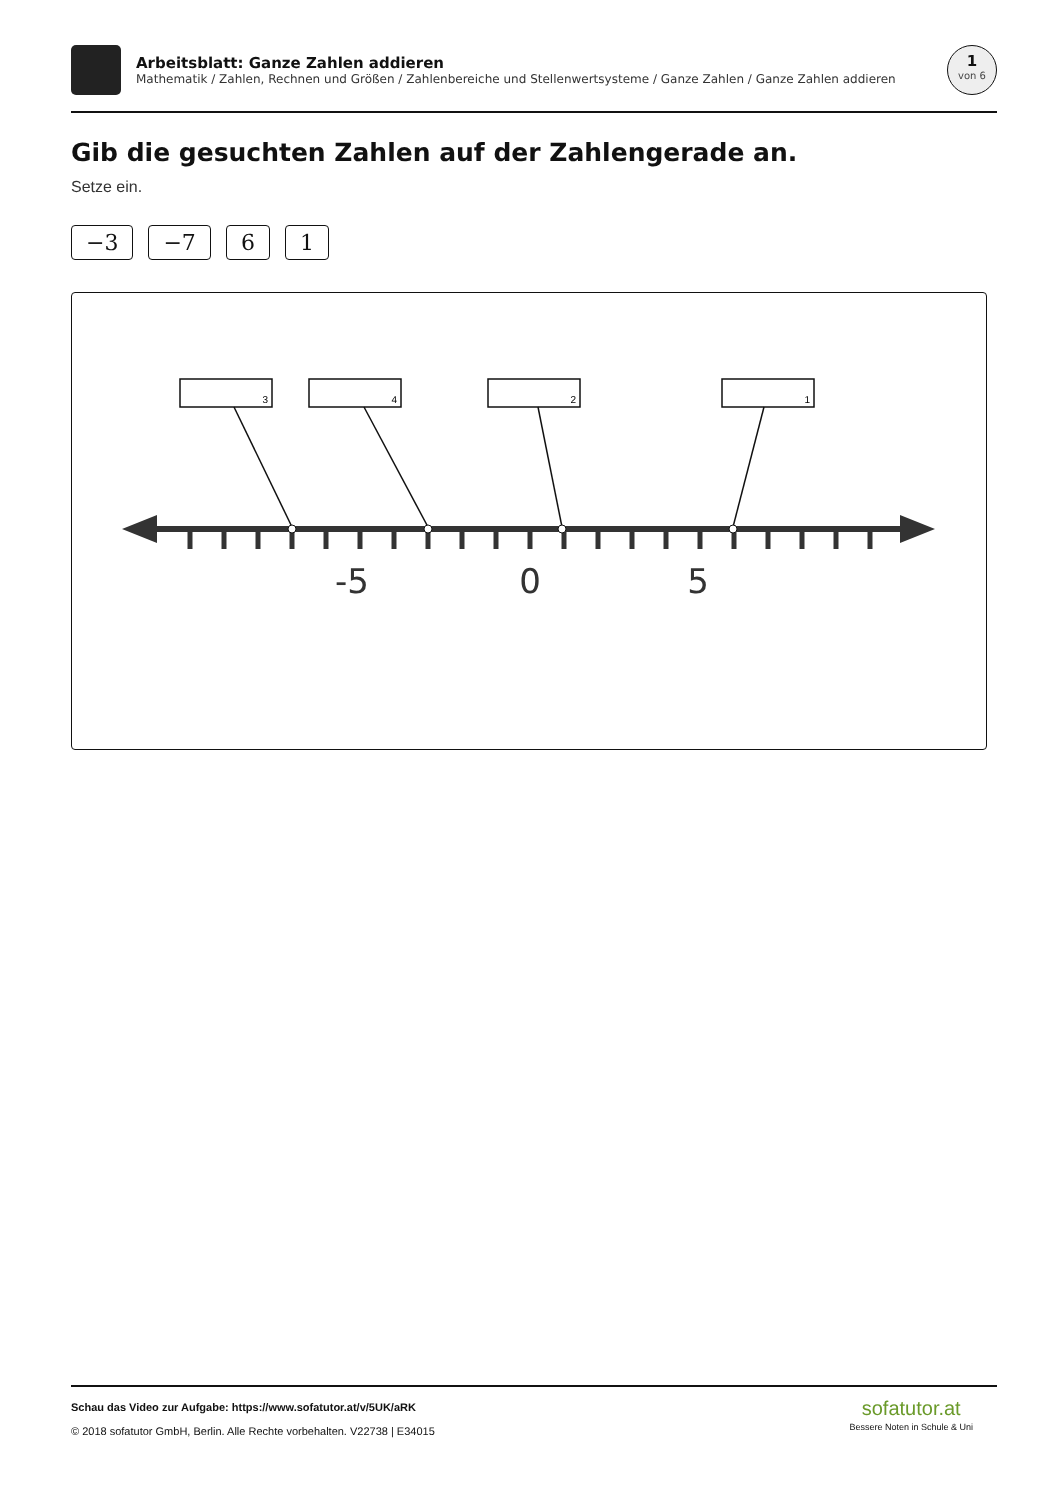Arbeitsblatt: Ganze Zahlen addieren
Mathematik / Zahlen, Rechnen und Größen / Zahlenbereiche und Stellenwertsysteme / Ganze Zahlen / Ganze Zahlen addieren
1
von 6
Gib die gesuchten Zahlen auf der Zahlengerade an.
Setze ein.
−3 −7 6 1
3
4
2
1
-5
0
5
Schau das Video zur Aufgabe: https://www.sofatutor.at/v/5UK/aRK
© 2018 sofatutor GmbH, Berlin. Alle Rechte vorbehalten. V22738 | E34015
sofatutor.at
Bessere Noten in Schule & Uni